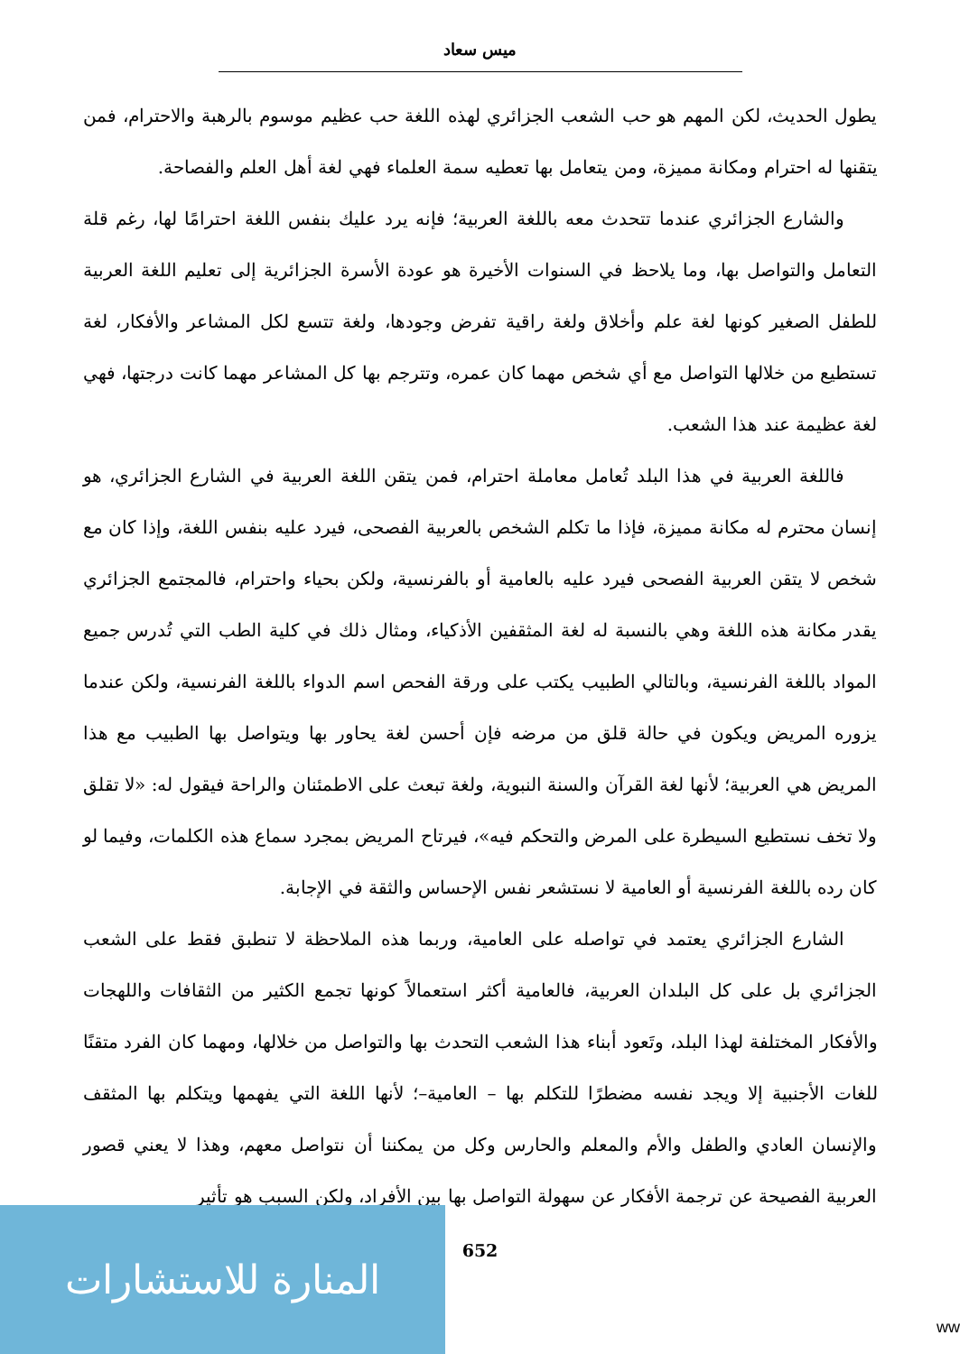ميس سعاد
يطول الحديث، لكن المهم هو حب الشعب الجزائري لهذه اللغة حب عظيم موسوم بالرهبة والاحترام، فمن يتقنها له احترام ومكانة مميزة، ومن يتعامل بها تعطيه سمة العلماء فهي لغة أهل العلم والفصاحة.
والشارع الجزائري عندما تتحدث معه باللغة العربية؛ فإنه يرد عليك بنفس اللغة احترامًا لها، رغم قلة التعامل والتواصل بها، وما يلاحظ في السنوات الأخيرة هو عودة الأسرة الجزائرية إلى تعليم اللغة العربية للطفل الصغير كونها لغة علم وأخلاق ولغة راقية تفرض وجودها، ولغة تتسع لكل المشاعر والأفكار، لغة تستطيع من خلالها التواصل مع أي شخص مهما كان عمره، وتترجم بها كل المشاعر مهما كانت درجتها، فهي لغة عظيمة عند هذا الشعب.
فاللغة العربية في هذا البلد تُعامل معاملة احترام، فمن يتقن اللغة العربية في الشارع الجزائري، هو إنسان محترم له مكانة مميزة، فإذا ما تكلم الشخص بالعربية الفصحى، فيرد عليه بنفس اللغة، وإذا كان مع شخص لا يتقن العربية الفصحى فيرد عليه بالعامية أو بالفرنسية، ولكن بحياء واحترام، فالمجتمع الجزائري يقدر مكانة هذه اللغة وهي بالنسبة له لغة المثقفين الأذكياء، ومثال ذلك في كلية الطب التي تُدرس جميع المواد باللغة الفرنسية، وبالتالي الطبيب يكتب على ورقة الفحص اسم الدواء باللغة الفرنسية، ولكن عندما يزوره المريض ويكون في حالة قلق من مرضه فإن أحسن لغة يحاور بها ويتواصل بها الطبيب مع هذا المريض هي العربية؛ لأنها لغة القرآن والسنة النبوية، ولغة تبعث على الاطمئنان والراحة فيقول له: «لا تقلق ولا تخف نستطيع السيطرة على المرض والتحكم فيه»، فيرتاح المريض بمجرد سماع هذه الكلمات، وفيما لو كان رده باللغة الفرنسية أو العامية لا نستشعر نفس الإحساس والثقة في الإجابة.
الشارع الجزائري يعتمد في تواصله على العامية، وربما هذه الملاحظة لا تنطبق فقط على الشعب الجزائري بل على كل البلدان العربية، فالعامية أكثر استعمالاً كونها تجمع الكثير من الثقافات واللهجات والأفكار المختلفة لهذا البلد، وتَعود أبناء هذا الشعب التحدث بها والتواصل من خلالها، ومهما كان الفرد متقنًا للغات الأجنبية إلا ويجد نفسه مضطرًا للتكلم بها – العامية–؛ لأنها اللغة التي يفهمها ويتكلم بها المثقف والإنسان العادي والطفل والأم والمعلم والحارس وكل من يمكننا أن نتواصل معهم، وهذا لا يعني قصور العربية الفصيحة عن ترجمة الأفكار عن سهولة التواصل بها بين الأفراد، ولكن السبب هو تأثير
652
المنارة للاستشارات
ww